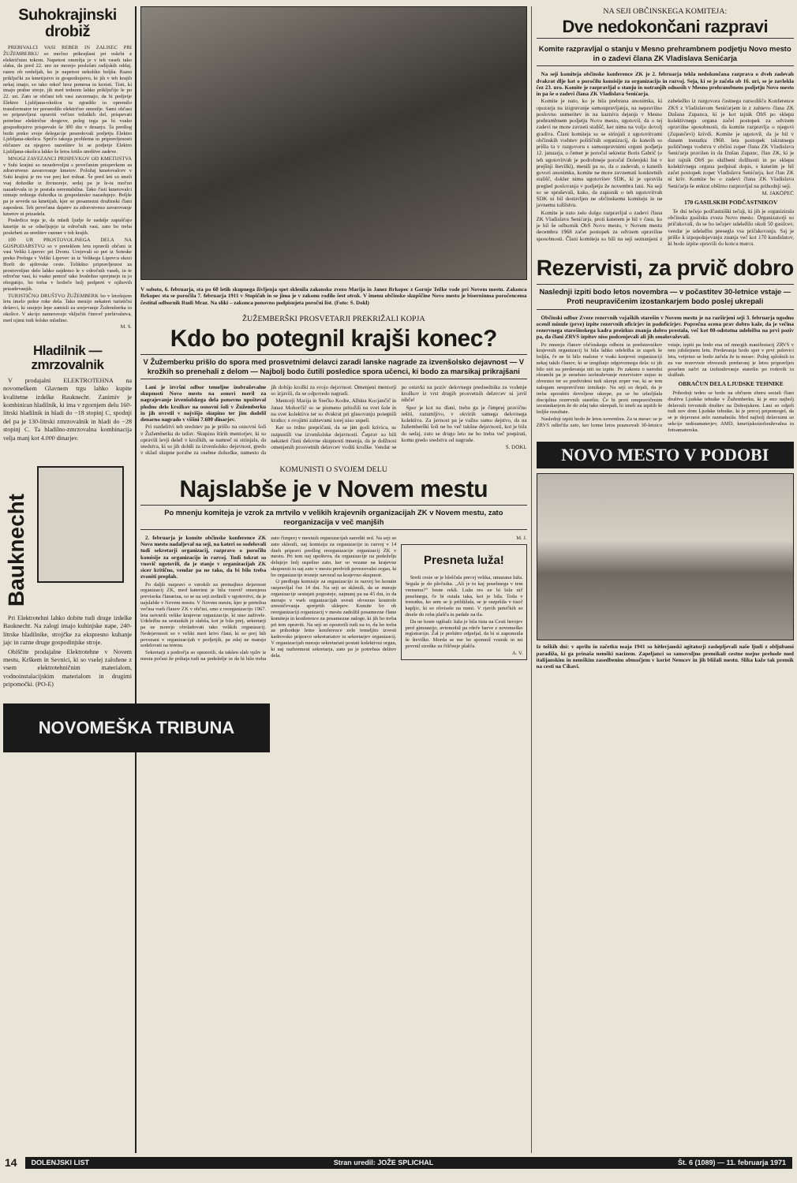Suhokrajinski drobiž
PREBIVALCI VASI REBER IN ZALISEC PRI ŽUŽEMBERKU so močno prikrajšani pri oskrbi z električnim tokom. Napetost omrežja je v teh vaseh tako slaba, da pred 22. uro ne morejo poslušati radijskih oddaj, razen ob nedeljah, ko je napetost nekoliko boljša. Razni priključki za kmetijstvo in gospodinjstvo, ki jih v teh krajih nekaj imajo, so tako rekoč brez pomena in koristi. Tisti, ki imajo pralne stroje, jih med tednom lahko priključijo le po 22. uri. Zato se občani teh vasi zavzemajo, da bi podjetje Elektro Ljubljana-okolica tu zgradilo in opremilo transformator ter preuredilo električno omrežje. Sami občani so pripravljeni opraviti večino težaških del, prispevati potrebne električne drogove, poleg tega pa bi vsako gospodinjstvo prispevalo še 300 din v denarju. Ta predlog bodo preko svoje delegacije posredovali podjetju Elektro Ljubljana-okolica. Spričo takega problema in pripravljenosti občanov za njegovo razrešitev bi se podjetje Elektro Ljubljana-okolica lahko še letos lotilo ureditve zadeve.
MNOGI ZAVEZANCI PRISPEVKOV OD KMETIJSTVA v Suhi krajini so nezadovoljni s povečanim prispevkom za zdravstveno zavarovanje kmetov. Položaj kmetovalcev v Suhi krajini je res vse prej kot rožnat. Še pred leti so imeli vsaj dohodke iz živinoreje, sedaj pa je le-ta močno nazadovala in je postala nerentabilna. Tako čisti kmetovalci nimajo rednega dohodka in gospodarsko nazadujejo. Boljše pa je seveda na kmetijah, kjer so posamezni družinski člani zaposleni. Teh povečana dajatev za zdravstveno zavarovanje kmetov ni prizadela.
Posledica tega je, da mladi ljudje še nadalje zapuščajo kmetije in se odseljujejo iz odročnih vasi, zato bo treba poskrbeti za ureditev razmer v teh krajih.
100 UR PROSTOVOLJNEGA DELA NA GOSPODARSTVO so v preteklem letu opravili občani iz vasi Veliki Lipovec pri Dvoru. Urejevali so pot iz Soteske preko Preloga v Veliki Lipovec in iz Velikega Lipovca skozi Boršt do ajdovske ceste. Tolikšno pripravljenost za prostovoljno delo lahko najdemo le v odročnih vaseh, in te odročne vasi, ki vsako pomoč tako hvaležno sprejmejo in jo obogatijo, bo treba v bodoče bolj podpreti v njihovih prizadevanjih.
TURISTIČNO DRUŠTVO ŽUŽEMBERK bo v letošnjem letu imelo polne roke dela. Tako menijo nekateri turistični delavci, ki snujejo lepe zamisli za urejevanje Žužemberka in okolice. V akcijo nameravajo vključiti čimveč prebivalstva, med njimi tudi šolsko mladino.
M. S.
Hladilnik — zmrzovalnik
V prodajalni ELEKTROTEHNA na novomeškem Glavnem trgu lahko kupite kvalitetne izdelke Bauknecht. Zanimiv je kombiniran hladilnik, ki ima v zgornjem delu 160-litrski hladilnik in hladi do −18 stopinj C, spodnji del pa je 130-litrski zmrzovalnik in hladi do −28 stopinj C. Ta hladilno-zmrzovalna kombinacija velja manj kot 4.000 dinarjev.
Bauknecht
Pri Elektrotehni lahko dobite tudi druge izdelke Bauknecht. Na zalogi imajo kuhinjske nape, 240-litrske hladilnike, strojčke za ekspresno kuhanje jajc in razne druge gospodinjske stroje.
Obiščite prodajalne Elektrotehne v Novem mestu, Krškem in Sevnici, ki so vselej založene z vsem elektrotehničnim materialom, vodnoinstalacijskim materialom in drugimi pripomočki. (PO-E)
NOVOMEŠKA TRIBUNA
V soboto, 6. februarja, sta po 60 letih skupnega življenja spet sklenila zakonsko zvezo Marija in Janez Brkopec z Gornje Težke vode pri Novem mestu. Zakonca Brkopec sta se poročila 7. februarja 1911 v Stopičah in se jima je v zakonu rodilo šest otrok. V imenu občinske skupščine Novo mesto je biserninma poročencema čestital odbornik Rudi Mraz. Na sliki – zakonca ponovno podpisujeta poročni list. (Foto: S. Dokl)
ŽUŽEMBERŠKI PROSVETARJI PREKRIŽALI KOPJA
Kdo bo potegnil krajši konec?
V Žužemberku prišlo do spora med prosvetnimi delavci zaradi lanske nagrade za izvenšolsko dejavnost — V krožkih so prenehali z delom — Najbolj bodo čutili posledice spora učenci, ki bodo za marsikaj prikrajšani
Lani je izvršni odbor temeljne izobraževalne skupnosti Novo mesto na osnovi meril za nagrajevanje izvenšolskega dela ponovno upošteval plodno delo krožkov na osnovni šoli v Žužemberku in jih uvrstil v najvišjo skupino ter jim dodelil denarno nagrado v višini 7.600 dinarjev.
Pri razdelitvi teh sredstev pa je prišlo na osnovni šoli v Žužemberku do težav. Skupina štirih mentorjev, ki so opravili levji delež v krožkih, se namreč ni strinjala, da sredstva, ki so jih dobili za izvenšolsko dejavnost, gredo v sklad skupne porabe za osebne dohodke, namesto da jih dobijo krožki za svojo dejavnost. Omenjeni mentorji so izjavili, da se odpovedo nagradi.
Mentorji Marija in Srečko Kodre, Albina Kocjančič in Janez Mohorčič so se pismeno pritožili na svet šole in na svet kolektiva ter so dvakrat pri glasovanju potegnili kratko; s svojimi zahtevami torej niso uspeli.
Ker so trdno prepričani, da se jim godi krivica, so razpustili vse izvenšolske dejavnosti. Čeprav so bili nekateri člani delovne skupnosti mnenja, da je dolžnost omenjenih prosvetnih delavcev voditi krožke. Vendar se po ostavki na poziv delovnega predsednika za vodenje krožkov iz vrst drugih prosvetnih delavcev ni javil nihče!
Spor je kot na dlani, treba ga je čimprej pravično rešiti, razumljivo, v okvirih samega delovnega kolektiva. Za javnost pa je važno samo dejstvo, da na žužemberški šoli ne bo več takšne dejavnosti, kot je bila do sedaj, zato se drugo leto ne bo treba več prepirati, komu gredo sredstva od nagrade.
S. DOKL
KOMUNISTI O SVOJEM DELU
Najslabše je v Novem mestu
Po mnenju komiteja je vzrok za mrtvilo v velikih krajevnih organizacijah ZK v Novem mestu, zato reorganizacija v več manjših
2. februarja je komite občinske konference ZK Novo mesto nadaljeval na seji, na kateri so sodelovali tudi sekretarji organizacij, razpravo o poročilu komisije za organizacijo in razvoj. Tudi tokrat so vnovič ugotovili, da je stanje v organizacijah ZK sicer kritično, vendar pa ne tako, da bi bilo treba zvoniti preplah.
Po daljši razpravi o vzrokih za premajhno dejavnost organizacij ZK, med katerimi je bila vnovič omenjena previsoka članarina, so se na seji zedinili v ugotovitvi, da je najslabše v Novem mestu. V Novem mestu, kjer je pretežna večina vseh članov ZK v občini, smo z reorganizacijo 1967. leta ustvarili velike krajevne organizacije, ki niso zaživele. Udeležba na sestankih je slabša, kot je bila prej, sekretarji pa ne morejo obvladovati tako velikih organizacij. Nedejavnosti so v veliki meri krivi člani, ki so prej bili povezani v organizacijah v podjetjih, pa zdaj ne marajo sodelovati na terenu.
Sekretarji s področja so opozorili, da takšen slab vpliv iz mesta počasi že prihaja tudi na podeželje in da bi bilo treba zato čimprej v mestnih organizacijah narediti red. Na seji so zato sklenili, naj komisija za organizacijo in razvoj v 14 dneh pripravi predlog reorganizacije organizacij ZK v mestu. Pri tem naj upošteva, da organizacije na podeželju delujejo bolj uspešno zato, ker so vezane na krajevne skupnosti in naj zato v mestu predvidi povezovalni organ, ki bo organizacije tesneje navezal na krajevno skupnost.
O predlogu komisije za organizacijo in razvoj bo komite razpravljal čez 14 dni. Na seji so sklenili, da se morajo organizacije sestajati pogosteje, najmanj pa na 45 dni, in da morajo v vseh organizacijah uvesti obvezno kontrolo uresničevanja sprejetih sklepov. Komite bo ob reorganizaciji organizacij v mestu zadolžil posamezne člane komiteja in konference za posamezne naloge, ki jih bo treba pri tem opraviti. Na seji so opozorili tudi na to, da bo treba za prihodnje letne konference zelo temeljito izvesti kadrovsko pripravo sekretariatov in sekretarjev organizacij. V organizacijah morajo sekretariati postati kolektivni organ, ki naj razbremeni sekretarja, zato pa je potrebna delitev dela.
M. J.
Presneta luža!
Sredi ceste se je bleščala precej velika, umazana luža. Segala je do pločnika. „Ali je to kaj posebnega v tem vremenu?“ boste rekli. Luža res ne bi bila nič posebnega, če bi ostala taka, kot je bila. Toda v trenutku, ko sem se ji približala, se je razpršila v tisoč kapljic, ki so obvisele na meni. V rjavih potočkih so drsele do roba plašča in padale na tla.
Da ne boste ugibali: luža je bila tista na Cesti herojev pred gimnazijo, avtomobil pa rdeče barve z novomeško registracijo. Žal je prehitro odpeljal, da bi si zapomnila še številko. Morda se me bo spomnil voznik in mi povrnil stroške za čiščenje plašča.
A. V.
NA SEJI OBČINSKEGA KOMITEJA:
Dve nedokončani razpravi
Komite razpravljal o stanju v Mesno prehrambnem podjetju Novo mesto in o zadevi člana ZK Vladislava Senićarja
Na seji komiteja občinske konference ZK je 2. februarja tekla nedokončana razprava o dveh zadevah dvakrat dlje kot o poročilu komisije za organizacijo in razvoj. Seja, ki se je začela ob 16. uri, se je zavlekla čez 23. uro. Komite je razpravljal o stanju in notranjih odnosih v Mesno prehrambnem podjetju Novo mesto in pa še o zadevi člana ZK Vladislava Senićarja.
Komite je nato, ko je bila prebrana anonimka, ki opozarja na izigravanje samoupravljanja, na nepravilno poslovno usmeritev in na kazniva dejanja v Mesno prehrambnem podjetju Novo mesto, ugotovil, da o tej zadevi ne more zavzeti stališč, ker nima na voljo dovolj gradiva. Člani komiteja so se strinjali z ugotovitvami občinskih vodstev političnih organizacij, do katerih so prišla ta v razgovoru s samoupravnimi organi podjetja 12. januarja, o čemer je poročal sekretar Boris Gabrič (o teh ugotovitvah je podrobneje poročal Dolenjski list v prejšnji številki), menili pa so, da o zadevah, o katerih govori anonimka, komite ne more zavzemati konkretnih stališč, dokler nima ugotovitev SDK, ki je opravila pregled poslovanja v podjetju že novembra lani. Na seji so se spraševali, kako, da zapisnik o teh ugotovitvah SDK ni bil dostavljen ne občinskemu komiteju in ne javnemu tožilstvu.
Komite je nato zelo dolgo razpravljal o zadevi člana ZK Vladislava Senićarja, proti katerem je bil v času, ko je bil še odbornik ObS Novo mesto, v Novem mestu decembra 1968 začet postopek za odvzem opravilne sposobnosti. Člani komiteja so bili na seji seznanjeni z zabeležko iz razgovora častnega razsodišča Konference ZKS z Vladislavom Senićarjem in z zahtevo člana ZK Dušana Zupanca, ki je kot tajnik ObS po sklepu kolektivnega organa začel postopek za odvzem opravilne sposobnosti, da komite razpravlja o njegovi (Zupančevi) krivdi. Komite je ugotovil, da je bil v danem trenutku 1968. leta postopek takratnega političnega vodstva v občini zoper člana ZK Vladislava Senićarja pravilen in da Dušan Zupanc, član ZK, ki je kot tajnik ObS po službeni dolžnosti in po sklepu kolektivnega organa podpisal dopis, s katerim je bil začet postopek zoper Vladislava Senićarja, kot član ZK ni kriv. Komite bo o zadevi člana ZK Vladislava Senićarja še enkrat obširno razpravljal na prihodnji seji.
M. JAKOPEC
170 GASILSKIH PODČASTNIKOV
Te dni tečejo podčastniški tečaji, ki jih je organizirala občinska gasilska zveza Novo mesto. Organizatorji so pričakovali, da se bo tečajev udeležilo okoli 50 gasilcev, vendar je udeležba presegla vsa pričakovanja. Saj je prišlo k izpopolnjevanju znanja več kot 170 kandidatov, ki bodo izpite opravili do konca marca.
Rezervisti, za prvič dobro
Naslednji izpiti bodo letos novembra — v počastitev 30-letnice vstaje — Proti neupravičenim izostankarjem bodo poslej ukrepali
Občinski odbor Zveze rezervnih vojaških starešin v Novem mestu je na razširjeni seji 3. februarja ugodno ocenil minule (prve) izpite rezervnih oficirjev in podoficirjev. Poprečna ocena prav dobro kaže, da je večina rezervnega starešinskega kadra preizkus znanja dobro prestala, več kot 80-odstotna udeležba na prvi poziv pa, da člani ZRVS izpitov niso podcenjevali ali jih omalovaževali.
Po mnenju članov občinskega odbora in predstavnikov krajevnih organizacij bi bila lahko udeležba in uspeh še boljša, če ne bi bilo malone v vsaki krajevni organizaciji nekaj takih članov, ki se izogibajo odgovornega dela: ni jih bilo niti na predavanja niti na izpite. Po zakonu o narodni obrambi pa je nenehno izobraževanje rezervistov nujno in obvezno ter so predvideni tudi ukrepi zoper vse, ki se tem nalogam neupravičeno izmikajo. Na seji so dejali, da je treba uporabiti dovoljene ukrepe, pa se bo izboljšala disciplina rezervnih starešin. Če bi proti neupravičenim izostankarjem že do zdaj tako ukrepali, bi imeli na izpitih še boljše rezultate.
Naslednji izpiti bodo že letos novembra. Za ta mesec se je ZRVS odločila zato, ker bomo letos praznovali 30-letnico vstaje, izpiti pa bodo ena od mnogih manifestacij ZRVS v tem jubilejnem letu. Predavanja bodo spet v prvi polovici leta, vetjetno se bodo začela že ta mesec. Poleg splošnih in za vse rezerviste obveznih predavanj je letos pripravljen poseben načrt za izobraževanje starešin po rodovih in službah.
OBRAČUN DELA LJUDSKE TEHNIKE
Prihodnji teden se bodo na občnem zboru sestali člani društva Ljudske tehnike v Žužemberku, ki je eno najbolj delavnih tovrstnih društev na Dolenjskem. Lani so odprli tudi nov dom Ljudske tehnike, ki je precej pripomogel, da se je dejavnost zelo razmahnila. Med najbolj delavnimi so sekcije radioamaterjev, AMD, kmetijskoizobraževalna in fotoamaterska.
NOVO MESTO V PODOBI
Iz težkih dni: v aprilu in začetku maja 1941 so hitlerjanski agitatorji zaslepljevali naše ljudi z obljubami paradiža, ki ga prinaša nemški nacizem. Zapeljanci so samovoljno premikali cestne mejne prehode med italijanskim in nemškim zasedbenim območjem v korist Nemcev in jih bližali mestu. Slika kaže tak premik na cesti na Cikavi.
14
DOLENJSKI LIST Stran uredil: JOŽE SPLICHAL Št. 6 (1089) — 11. februarja 1971